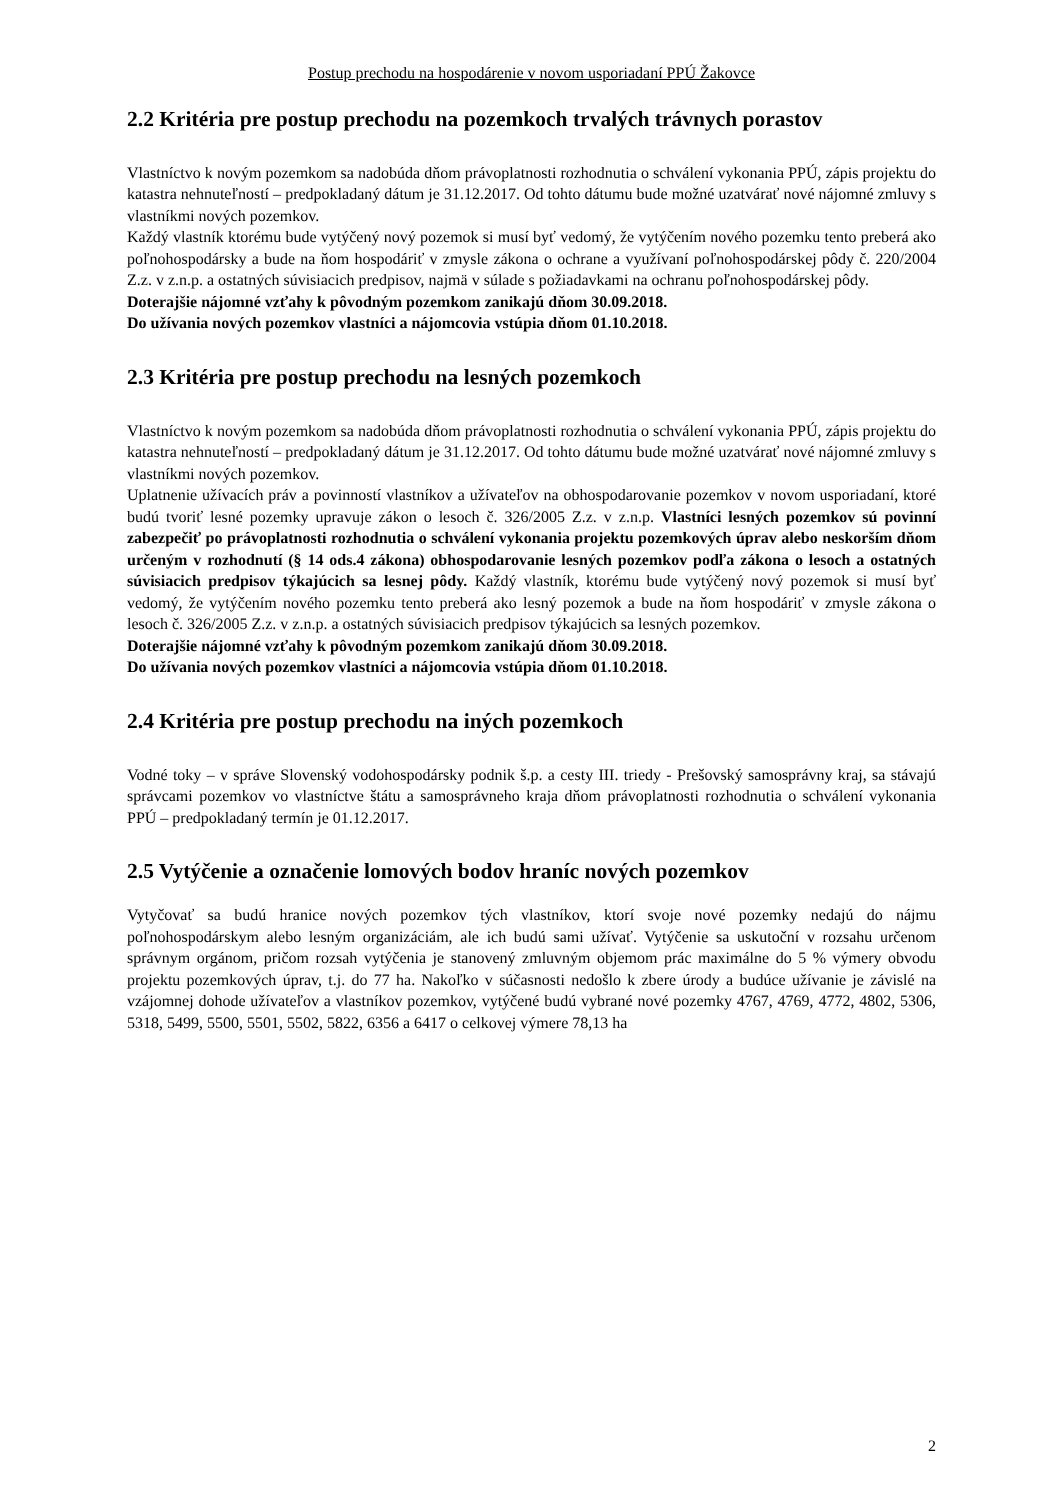Postup prechodu na hospodárenie v novom usporiadaní PPÚ Žakovce
2.2 Kritéria pre postup prechodu na pozemkoch trvalých trávnych porastov
Vlastníctvo k novým pozemkom sa nadobúda dňom právoplatnosti rozhodnutia o schválení vykonania PPÚ, zápis projektu do katastra nehnuteľností – predpokladaný dátum je 31.12.2017. Od tohto dátumu bude možné uzatvárať nové nájomné zmluvy s vlastníkmi nových pozemkov.
Každý vlastník ktorému bude vytýčený nový pozemok si musí byť vedomý, že vytýčením nového pozemku tento preberá ako poľnohospodársky a bude na ňom hospodáriť v zmysle zákona o ochrane a využívaní poľnohospodárskej pôdy č. 220/2004 Z.z. v z.n.p. a ostatných súvisiacich predpisov, najmä v súlade s požiadavkami na ochranu poľnohospodárskej pôdy.
Doterajšie nájomné vzťahy k pôvodným pozemkom zanikajú dňom 30.09.2018.
Do užívania nových pozemkov vlastníci a nájomcovia vstúpia dňom 01.10.2018.
2.3 Kritéria pre postup prechodu na lesných pozemkoch
Vlastníctvo k novým pozemkom sa nadobúda dňom právoplatnosti rozhodnutia o schválení vykonania PPÚ, zápis projektu do katastra nehnuteľností – predpokladaný dátum je 31.12.2017. Od tohto dátumu bude možné uzatvárať nové nájomné zmluvy s vlastníkmi nových pozemkov.
Uplatnenie užívacích práv a povinností vlastníkov a užívateľov na obhospodarovanie pozemkov v novom usporiadaní, ktoré budú tvoriť lesné pozemky upravuje zákon o lesoch č. 326/2005 Z.z. v z.n.p. Vlastníci lesných pozemkov sú povinní zabezpečiť po právoplatnosti rozhodnutia o schválení vykonania projektu pozemkových úprav alebo neskorším dňom určeným v rozhodnutí (§ 14 ods.4 zákona) obhospodarovanie lesných pozemkov podľa zákona o lesoch a ostatných súvisiacich predpisov týkajúcich sa lesnej pôdy. Každý vlastník, ktorému bude vytýčený nový pozemok si musí byť vedomý, že vytýčením nového pozemku tento preberá ako lesný pozemok a bude na ňom hospodáriť v zmysle zákona o lesoch č. 326/2005 Z.z. v z.n.p. a ostatných súvisiacich predpisov týkajúcich sa lesných pozemkov.
Doterajšie nájomné vzťahy k pôvodným pozemkom zanikajú dňom 30.09.2018.
Do užívania nových pozemkov vlastníci a nájomcovia vstúpia dňom 01.10.2018.
2.4 Kritéria pre postup prechodu na iných pozemkoch
Vodné toky – v správe Slovenský vodohospodársky podnik š.p. a cesty III. triedy - Prešovský samosprávny kraj, sa stávajú správcami pozemkov vo vlastníctve štátu a samosprávneho kraja dňom právoplatnosti rozhodnutia o schválení vykonania PPÚ – predpokladaný termín je 01.12.2017.
2.5 Vytýčenie a označenie lomových bodov hraníc nových pozemkov
Vytyčovať sa budú hranice nových pozemkov tých vlastníkov, ktorí svoje nové pozemky nedajú do nájmu poľnohospodárskym alebo lesným organizáciám, ale ich budú sami užívať. Vytýčenie sa uskutoční v rozsahu určenom správnym orgánom, pričom rozsah vytýčenia je stanovený zmluvným objemom prác maximálne do 5 % výmery obvodu projektu pozemkových úprav, t.j. do 77 ha. Nakoľko v súčasnosti nedošlo k zbere úrody a budúce užívanie je závislé na vzájomnej dohode užívateľov a vlastníkov pozemkov, vytýčené budú vybrané nové pozemky 4767, 4769, 4772, 4802, 5306, 5318, 5499, 5500, 5501, 5502, 5822, 6356 a 6417 o celkovej výmere 78,13 ha
2